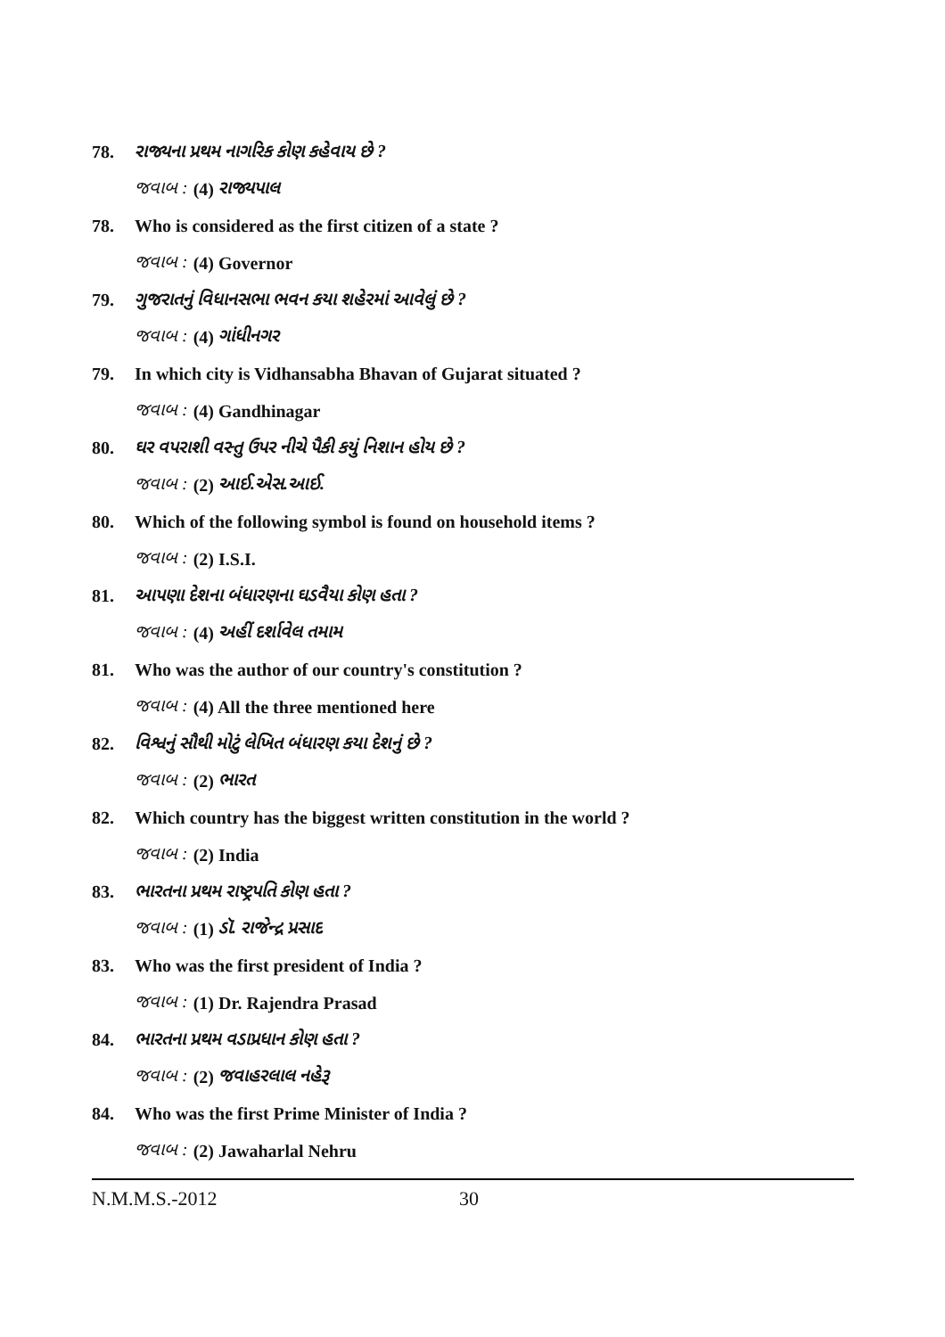78. રાજ્યના પ્રથમ નાગરિક કોણ કહેવાય છે ?
જવાબ : (4) રાજ્યપાલ
78. Who is considered as the first citizen of a state ?
જવાબ : (4) Governor
79. ગુજરાતનું વિધાનસભા ભવન કયા શહેરમાં આવેલું છે ?
જવાબ : (4) ગાંધીનગર
79. In which city is Vidhansabha Bhavan of Gujarat situated ?
જવાબ : (4) Gandhinagar
80. ઘર વપરાશી વસ્તુ ઉપર નીચે પૈકી કયું નિશાન હોય છે ?
જવાબ : (2) આઈ.એસ.આઈ.
80. Which of the following symbol is found on household items ?
જવાબ : (2) I.S.I.
81. આપણા દેશના બંધારણના ઘડવૈયા કોણ હતા ?
જવાબ : (4) અહીં દર્શાવેલ તમામ
81. Who was the author of our country's constitution ?
જવાબ : (4) All the three mentioned here
82. વિશ્વનું સૌથી મોટું લેખિત બંધારણ કયા દેશનું છે ?
જવાબ : (2) ભારત
82. Which country has the biggest written constitution in the world ?
જવાબ : (2) India
83. ભારતના પ્રથમ રાષ્ટ્રપતિ કોણ હતા ?
જવાબ : (1) ડૉ. રાજેન્દ્ર પ્રસાદ
83. Who was the first president of India ?
જવાબ : (1) Dr. Rajendra Prasad
84. ભારતના પ્રથમ વડાપ્રધાન કોણ હતા ?
જવાબ : (2) જવાહરલાલ નહેરૂ
84. Who was the first Prime Minister of India ?
જવાબ : (2) Jawaharlal Nehru
N.M.M.S.-2012 30